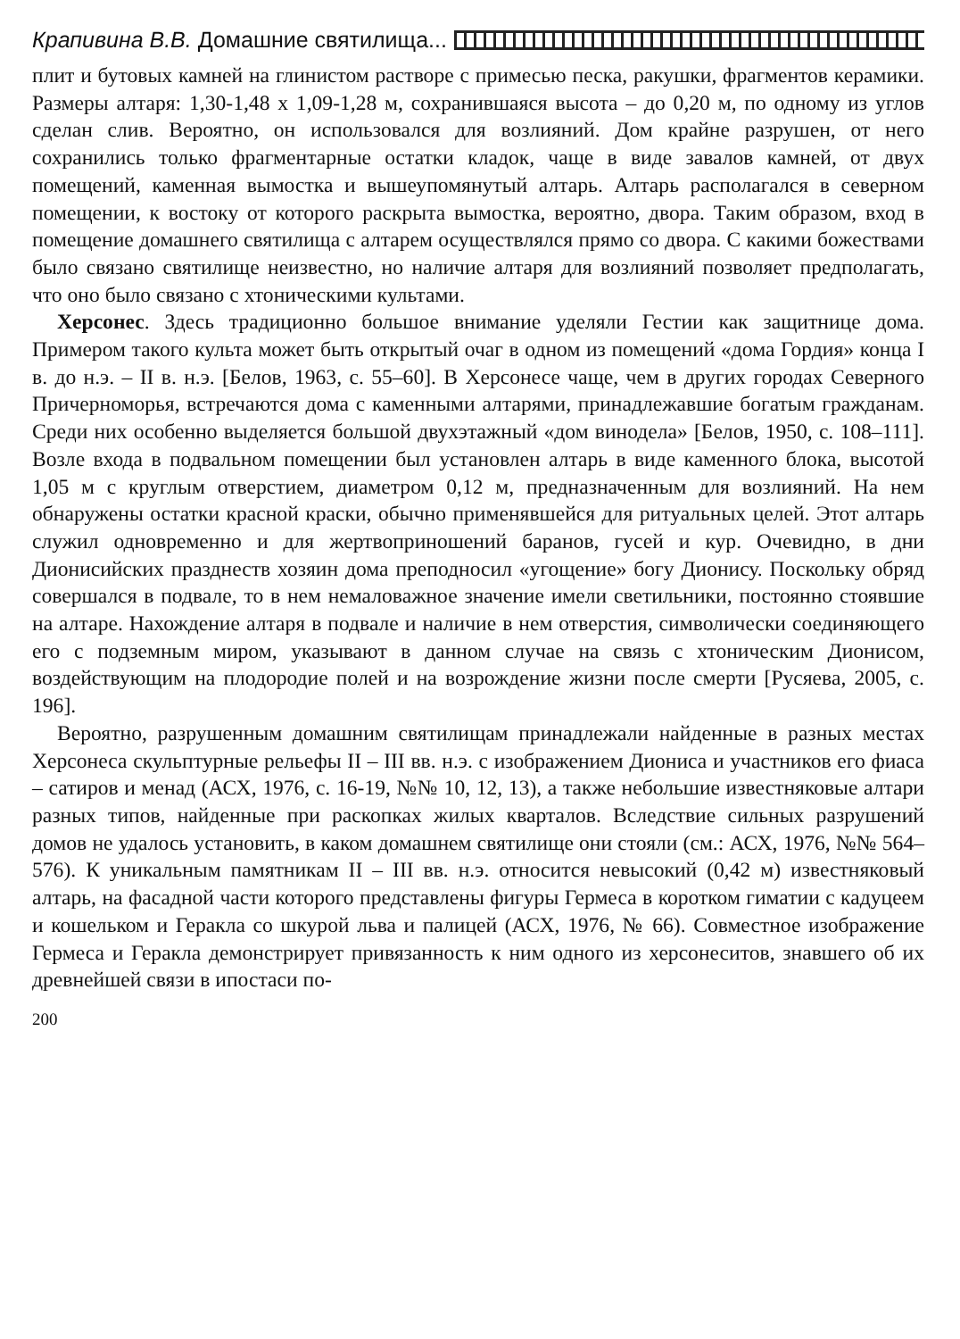Крапивина В.В. Домашние святилища...
плит и бутовых камней на глинистом растворе с примесью песка, ракушки, фрагментов керамики. Размеры алтаря: 1,30-1,48 х 1,09-1,28 м, сохранившаяся высота – до 0,20 м, по одному из углов сделан слив. Вероятно, он использовался для возлияний. Дом крайне разрушен, от него сохранились только фрагментарные остатки кладок, чаще в виде завалов камней, от двух помещений, каменная вымостка и вышеупомянутый алтарь. Алтарь располагался в северном помещении, к востоку от которого раскрыта вымостка, вероятно, двора. Таким образом, вход в помещение домашнего святилища с алтарем осуществлялся прямо со двора. С какими божествами было связано святилище неизвестно, но наличие алтаря для возлияний позволяет предполагать, что оно было связано с хтоническими культами.
Херсонес. Здесь традиционно большое внимание уделяли Гестии как защитнице дома. Примером такого культа может быть открытый очаг в одном из помещений «дома Гордия» конца I в. до н.э. – II в. н.э. [Белов, 1963, с. 55–60]. В Херсонесе чаще, чем в других городах Северного Причерноморья, встречаются дома с каменными алтарями, принадлежавшие богатым гражданам. Среди них особенно выделяется большой двухэтажный «дом винодела» [Белов, 1950, с. 108–111]. Возле входа в подвальном помещении был установлен алтарь в виде каменного блока, высотой 1,05 м с круглым отверстием, диаметром 0,12 м, предназначенным для возлияний. На нем обнаружены остатки красной краски, обычно применявшейся для ритуальных целей. Этот алтарь служил одновременно и для жертвоприношений баранов, гусей и кур. Очевидно, в дни Дионисийских празднеств хозяин дома преподносил «угощение» богу Дионису. Поскольку обряд совершался в подвале, то в нем немаловажное значение имели светильники, постоянно стоявшие на алтаре. Нахождение алтаря в подвале и наличие в нем отверстия, символически соединяющего его с подземным миром, указывают в данном случае на связь с хтоническим Дионисом, воздействующим на плодородие полей и на возрождение жизни после смерти [Русяева, 2005, с. 196].
Вероятно, разрушенным домашним святилищам принадлежали найденные в разных местах Херсонеса скульптурные рельефы II – III вв. н.э. с изображением Диониса и участников его фиаса – сатиров и менад (АСХ, 1976, с. 16-19, №№ 10, 12, 13), а также небольшие известняковые алтари разных типов, найденные при раскопках жилых кварталов. Вследствие сильных разрушений домов не удалось установить, в каком домашнем святилище они стояли (см.: АСХ, 1976, №№ 564–576). К уникальным памятникам II – III вв. н.э. относится невысокий (0,42 м) известняковый алтарь, на фасадной части которого представлены фигуры Гермеса в коротком гиматии с кадуцеем и кошельком и Геракла со шкурой льва и палицей (АСХ, 1976, № 66). Совместное изображение Гермеса и Геракла демонстрирует привязанность к ним одного из херсонеситов, знавшего об их древнейшей связи в ипостаси по-
200